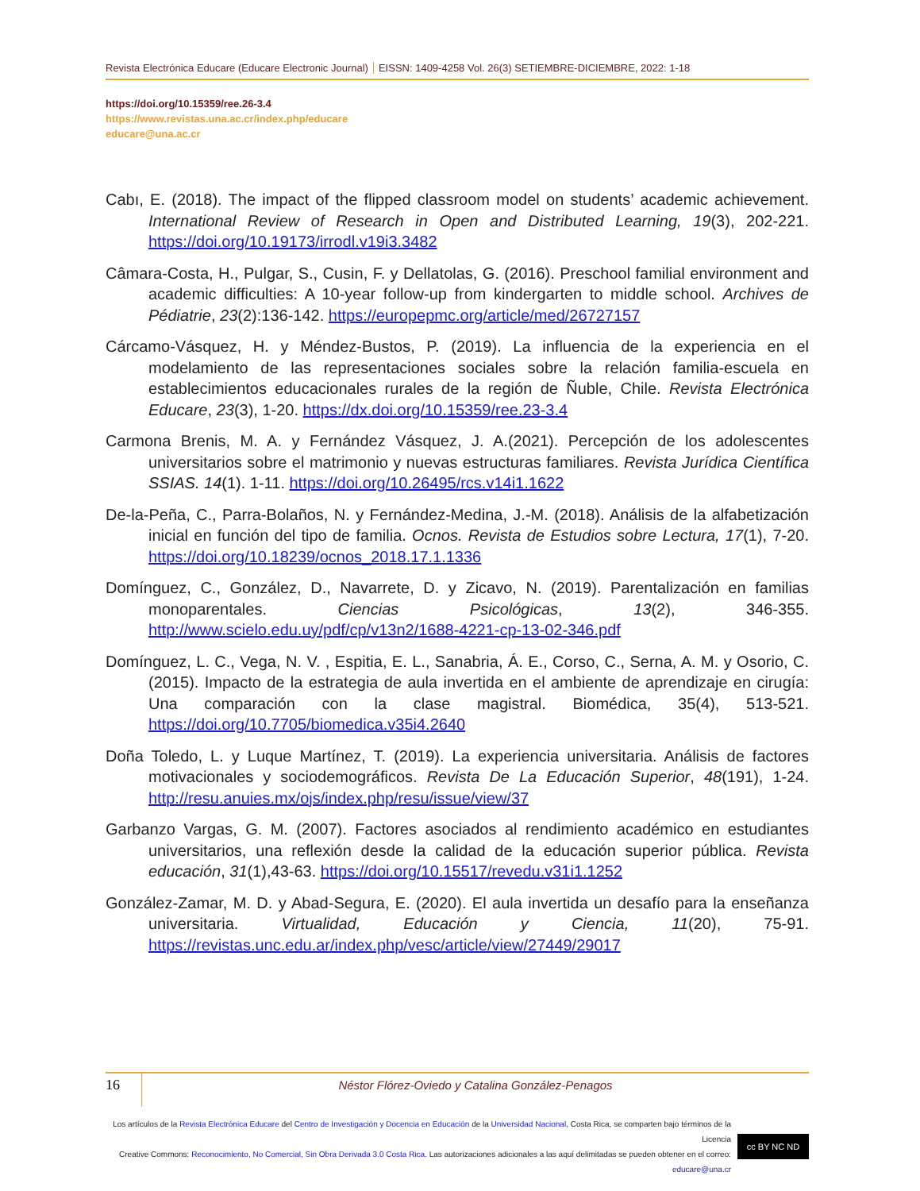Revista Electrónica Educare (Educare Electronic Journal) EISSN: 1409-4258 Vol. 26(3) SETIEMBRE-DICIEMBRE, 2022: 1-18
https://doi.org/10.15359/ree.26-3.4
https://www.revistas.una.ac.cr/index.php/educare
educare@una.ac.cr
Cabı, E. (2018). The impact of the flipped classroom model on students’ academic achievement. International Review of Research in Open and Distributed Learning, 19(3), 202-221. https://doi.org/10.19173/irrodl.v19i3.3482
Câmara-Costa, H., Pulgar, S., Cusin, F. y Dellatolas, G. (2016). Preschool familial environment and academic difficulties: A 10-year follow-up from kindergarten to middle school. Archives de Pédiatrie, 23(2):136-142. https://europepmc.org/article/med/26727157
Cárcamo-Vásquez, H. y Méndez-Bustos, P. (2019). La influencia de la experiencia en el modelamiento de las representaciones sociales sobre la relación familia-escuela en establecimientos educacionales rurales de la región de Ñuble, Chile. Revista Electrónica Educare, 23(3), 1-20. https://dx.doi.org/10.15359/ree.23-3.4
Carmona Brenis, M. A. y Fernández Vásquez, J. A.(2021). Percepción de los adolescentes universitarios sobre el matrimonio y nuevas estructuras familiares. Revista Jurídica Científica SSIAS. 14(1). 1-11. https://doi.org/10.26495/rcs.v14i1.1622
De-la-Peña, C., Parra-Bolaños, N. y Fernández-Medina, J.-M. (2018). Análisis de la alfabetización inicial en función del tipo de familia. Ocnos. Revista de Estudios sobre Lectura, 17(1), 7-20. https://doi.org/10.18239/ocnos_2018.17.1.1336
Domínguez, C., González, D., Navarrete, D. y Zicavo, N. (2019). Parentalización en familias monoparentales. Ciencias Psicológicas, 13(2), 346-355. http://www.scielo.edu.uy/pdf/cp/v13n2/1688-4221-cp-13-02-346.pdf
Domínguez, L. C., Vega, N. V. , Espitia, E. L., Sanabria, Á. E., Corso, C., Serna, A. M. y Osorio, C. (2015). Impacto de la estrategia de aula invertida en el ambiente de aprendizaje en cirugía: Una comparación con la clase magistral. Biomédica, 35(4), 513-521. https://doi.org/10.7705/biomedica.v35i4.2640
Doña Toledo, L. y Luque Martínez, T. (2019). La experiencia universitaria. Análisis de factores motivacionales y sociodemográficos. Revista De La Educación Superior, 48(191), 1-24. http://resu.anuies.mx/ojs/index.php/resu/issue/view/37
Garbanzo Vargas, G. M. (2007). Factores asociados al rendimiento académico en estudiantes universitarios, una reflexión desde la calidad de la educación superior pública. Revista educación, 31(1),43-63. https://doi.org/10.15517/revedu.v31i1.1252
González-Zamar, M. D. y Abad-Segura, E. (2020). El aula invertida un desafío para la enseñanza universitaria. Virtualidad, Educación y Ciencia, 11(20), 75-91. https://revistas.unc.edu.ar/index.php/vesc/article/view/27449/29017
16
Néstor Flórez-Oviedo y Catalina González-Penagos
Los artículos de la Revista Electrónica Educare del Centro de Investigación y Docencia en Educación de la Universidad Nacional, Costa Rica, se comparten bajo términos de la Licencia
Creative Commons: Reconocimiento, No Comercial, Sin Obra Derivada 3.0 Costa Rica. Las autorizaciones adicionales a las aquí delimitadas se pueden obtener en el correo: educare@una.cr
cc BY NC ND